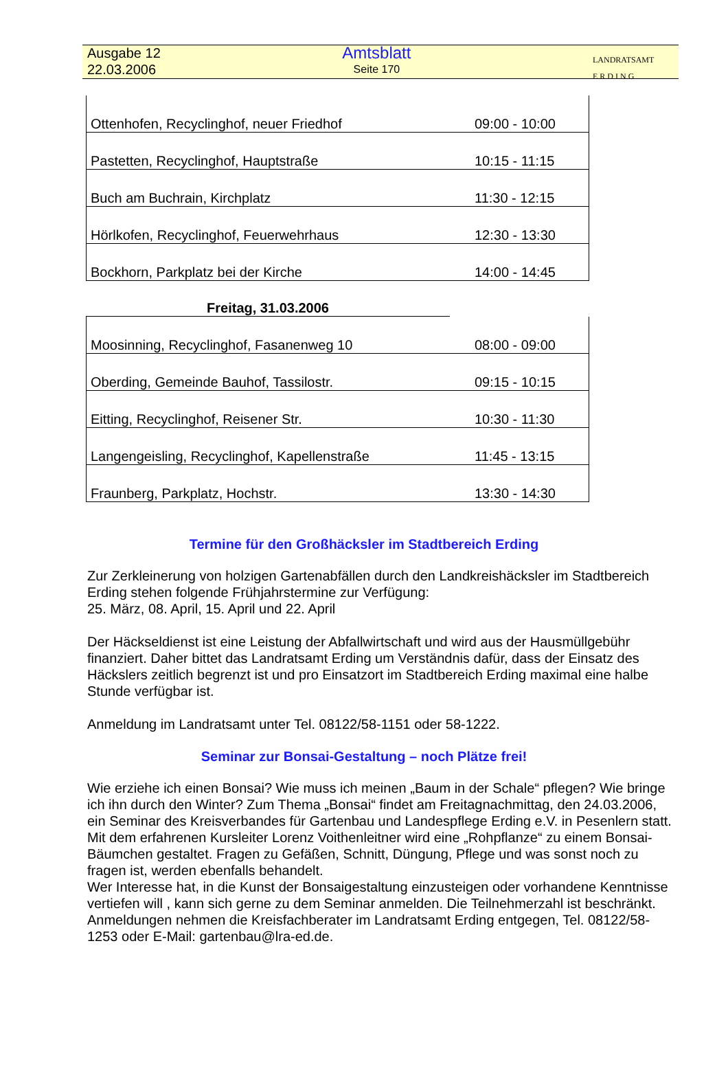Ausgabe 12
22.03.2006
Amtsblatt
Seite 170
LANDRATSAMT
E R D I N G
| Ottenhofen, Recyclinghof, neuer Friedhof | 09:00 - 10:00 |
| Pastetten, Recyclinghof, Hauptstraße | 10:15 - 11:15 |
| Buch am Buchrain, Kirchplatz | 11:30 - 12:15 |
| Hörlkofen, Recyclinghof, Feuerwehrhaus | 12:30 - 13:30 |
| Bockhorn, Parkplatz bei der Kirche | 14:00 - 14:45 |
Freitag, 31.03.2006
| Moosinning, Recyclinghof, Fasanenweg 10 | 08:00 - 09:00 |
| Oberding, Gemeinde Bauhof, Tassilostr. | 09:15 - 10:15 |
| Eitting, Recyclinghof, Reisener Str. | 10:30 - 11:30 |
| Langengeisling, Recyclinghof, Kapellenstraße | 11:45 - 13:15 |
| Fraunberg, Parkplatz, Hochstr. | 13:30 - 14:30 |
Termine für den Großhäcksler im Stadtbereich Erding
Zur Zerkleinerung von holzigen Gartenabfällen durch den Landkreishäcksler im Stadtbereich Erding stehen folgende Frühjahrstermine zur Verfügung:
25. März, 08. April, 15. April und 22. April
Der Häckseldienst ist eine Leistung der Abfallwirtschaft und wird aus der Hausmüllgebühr finanziert. Daher bittet das Landratsamt Erding um Verständnis dafür, dass der Einsatz des Häckslers zeitlich begrenzt ist und pro Einsatzort im Stadtbereich Erding maximal eine halbe Stunde verfügbar ist.
Anmeldung im Landratsamt unter Tel. 08122/58-1151 oder 58-1222.
Seminar zur Bonsai-Gestaltung – noch Plätze frei!
Wie erziehe ich einen Bonsai? Wie muss ich meinen „Baum in der Schale“ pflegen? Wie bringe ich ihn durch den Winter? Zum Thema „Bonsai“ findet am Freitagnachmittag, den 24.03.2006, ein Seminar des Kreisverbandes für Gartenbau und Landespflege Erding e.V. in Pesenlern statt. Mit dem erfahrenen Kursleiter Lorenz Voithenleitner wird eine „Rohpflanze“ zu einem Bonsai-Bäumchen gestaltet. Fragen zu Gefäßen, Schnitt, Düngung, Pflege und was sonst noch zu fragen ist, werden ebenfalls behandelt.
Wer Interesse hat, in die Kunst der Bonsaigestaltung einzusteigen oder vorhandene Kenntnisse vertiefen will , kann sich gerne zu dem Seminar anmelden. Die Teilnehmerzahl ist beschränkt. Anmeldungen nehmen die Kreisfachberater im Landratsamt Erding entgegen, Tel. 08122/58-1253 oder E-Mail: gartenbau@lra-ed.de.